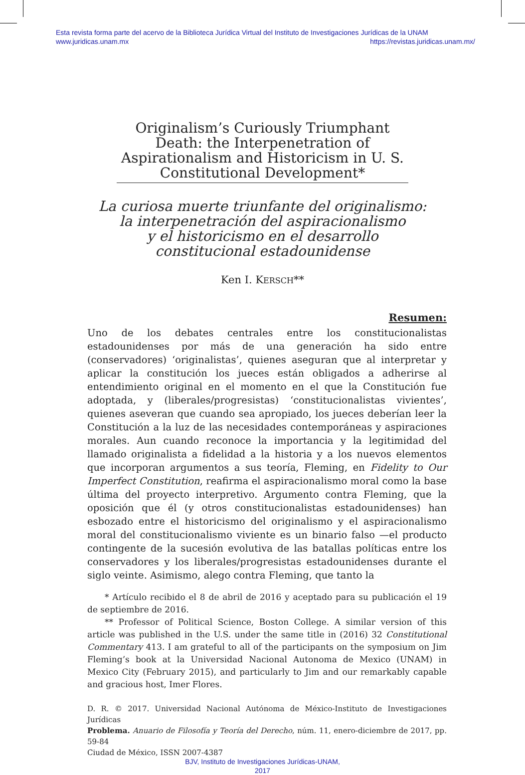Esta revista forma parte del acervo de la Biblioteca Jurídica Virtual del Instituto de Investigaciones Jurídicas de la UNAM
www.juridicas.unam.mx https://revistas.juridicas.unam.mx/
Originalism’s Curiously Triumphant Death: the Interpenetration of Aspirationalism and Historicism in U. S. Constitutional Development*
La curiosa muerte triunfante del originalismo:
la interpenetración del aspiracionalismo
y el historicismo en el desarrollo
constitucional estadounidense
Ken I. KERSCH**
Resumen:
Uno de los debates centrales entre los constitucionalistas estadounidenses por más de una generación ha sido entre (conservadores) ‘originalistas’, quienes aseguran que al interpretar y aplicar la constitución los jueces están obligados a adherirse al entendimiento original en el momento en el que la Constitución fue adoptada, y (liberales/progresistas) ‘constitucionalistas vivientes’, quienes aseveran que cuando sea apropiado, los jueces deberían leer la Constitución a la luz de las necesidades contemporáneas y aspiraciones morales. Aun cuando reconoce la importancia y la legitimidad del llamado originalista a fidelidad a la historia y a los nuevos elementos que incorporan argumentos a sus teoría, Fleming, en Fidelity to Our Imperfect Constitution, reafirma el aspiracionalismo moral como la base última del proyecto interpretivo. Argumento contra Fleming, que la oposición que él (y otros constitucionalistas estadounidenses) han esbozado entre el historicismo del originalismo y el aspiracionalismo moral del constitucionalismo viviente es un binario falso —el producto contingente de la sucesión evolutiva de las batallas políticas entre los conservadores y los liberales/progresistas estadounidenses durante el siglo veinte. Asimismo, alego contra Fleming, que tanto la
* Artículo recibido el 8 de abril de 2016 y aceptado para su publicación el 19 de septiembre de 2016.
** Professor of Political Science, Boston College. A similar version of this article was published in the U.S. under the same title in (2016) 32 Constitutional Commentary 413. I am grateful to all of the participants on the symposium on Jim Fleming’s book at la Universidad Nacional Autonoma de Mexico (UNAM) in Mexico City (February 2015), and particularly to Jim and our remarkably capable and gracious host, Imer Flores.
D. R. © 2017. Universidad Nacional Autónoma de México-Instituto de Investigaciones Jurídicas
Problema. Anuario de Filosofía y Teoría del Derecho, núm. 11, enero-diciembre de 2017, pp. 59-84
Ciudad de México, ISSN 2007-4387
BJV, Instituto de Investigaciones Jurídicas-UNAM,
2017